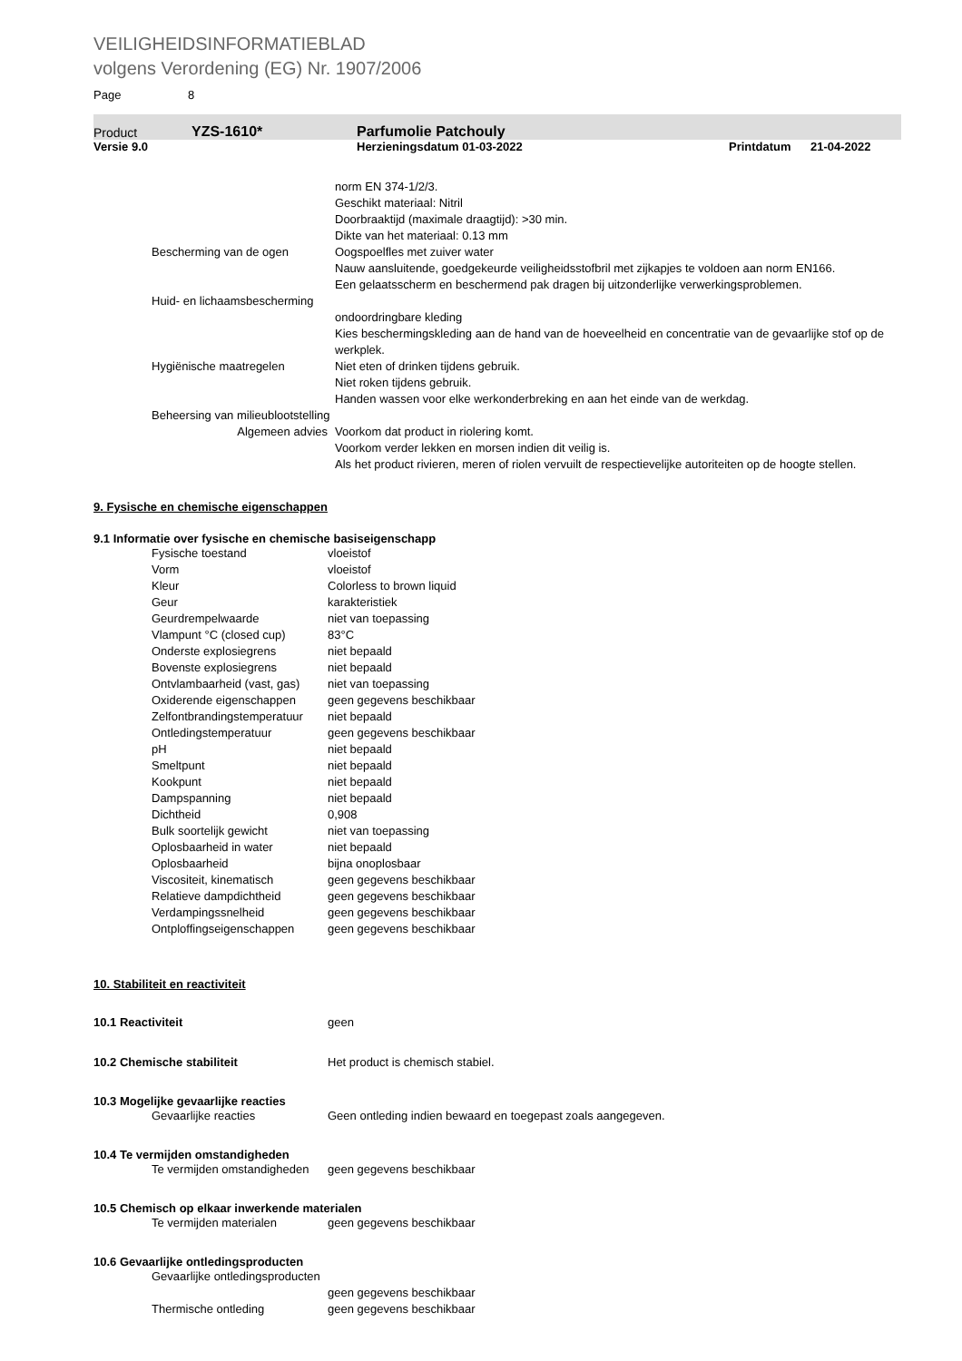VEILIGHEIDSINFORMATIEBLAD
volgens Verordening (EG) Nr. 1907/2006
Page 8
Product YZS-1610* Parfumolie Patchouly
Versie 9.0 Herzieningsdatum 01-03-2022 Printdatum 21-04-2022
| | norm EN 374-1/2/3. Geschikt materiaal: Nitril Doorbraaktijd (maximale draagtijd): >30 min. Dikte van het materiaal: 0.13 mm |
| Bescherming van de ogen | Oogspoelfles met zuiver water Nauw aansluitende, goedgekeurde veiligheidsstofbril met zijkapjes te voldoen aan norm EN166. Een gelaatsscherm en beschermend pak dragen bij uitzonderlijke verwerkingsproblemen. |
| Huid- en lichaamsbescherming | |
| | ondoordringbare kleding Kies beschermingskleding aan de hand van de hoeveelheid en concentratie van de gevaarlijke stof op de werkplek. |
| Hygiënische maatregelen | Niet eten of drinken tijdens gebruik. Niet roken tijdens gebruik. Handen wassen voor elke werkonderbreking en aan het einde van de werkdag. |
| Beheersing van milieublootstelling | |
| Algemeen advies | Voorkom dat product in riolering komt. Voorkom verder lekken en morsen indien dit veilig is. Als het product rivieren, meren of riolen vervuilt de respectievelijke autoriteiten op de hoogte stellen. |
9. Fysische en chemische eigenschappen
9.1 Informatie over fysische en chemische basiseigenschapp
| Fysische toestand | vloeistof |
| Vorm | vloeistof |
| Kleur | Colorless to brown liquid |
| Geur | karakteristiek |
| Geurdrempelwaarde | niet van toepassing |
| Vlampunt °C (closed cup) | 83°C |
| Onderste explosiegrens | niet bepaald |
| Bovenste explosiegrens | niet bepaald |
| Ontvlambaarheid (vast, gas) | niet van toepassing |
| Oxiderende eigenschappen | geen gegevens beschikbaar |
| Zelfontbrandingstemperatuur | niet bepaald |
| Ontledingstemperatuur | geen gegevens beschikbaar |
| pH | niet bepaald |
| Smeltpunt | niet bepaald |
| Kookpunt | niet bepaald |
| Dampspanning | niet bepaald |
| Dichtheid | 0,908 |
| Bulk soortelijk gewicht | niet van toepassing |
| Oplosbaarheid in water | niet bepaald |
| Oplosbaarheid | bijna onoplosbaar |
| Viscositeit, kinematisch | geen gegevens beschikbaar |
| Relatieve dampdichtheid | geen gegevens beschikbaar |
| Verdampingssnelheid | geen gegevens beschikbaar |
| Ontploffingseigenschappen | geen gegevens beschikbaar |
10. Stabiliteit en reactiviteit
| 10.1 Reactiviteit | geen |
| 10.2 Chemische stabiliteit | Het product is chemisch stabiel. |
10.3 Mogelijke gevaarlijke reacties
| Gevaarlijke reacties | Geen ontleding indien bewaard en toegepast zoals aangegeven. |
10.4 Te vermijden omstandigheden
| Te vermijden omstandigheden | geen gegevens beschikbaar |
10.5 Chemisch op elkaar inwerkende materialen
| Te vermijden materialen | geen gegevens beschikbaar |
10.6 Gevaarlijke ontledingsproducten
| Gevaarlijke ontledingsproducten | |
| | geen gegevens beschikbaar |
| Thermische ontleding | geen gegevens beschikbaar |